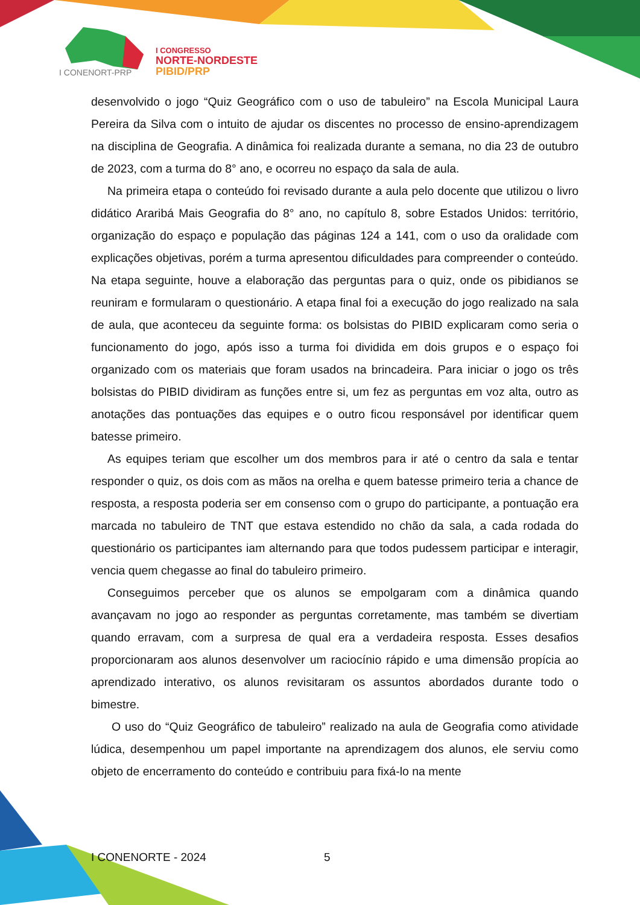I CONGRESSO
NORTE-NORDESTE
PIBID/PRP
I CONENORT-PRP
desenvolvido o jogo “Quiz Geográfico com o uso de tabuleiro” na Escola Municipal Laura Pereira da Silva com o intuito de ajudar os discentes no processo de ensino-aprendizagem na disciplina de Geografia. A dinâmica foi realizada durante a semana, no dia 23 de outubro de 2023, com a turma do 8° ano, e ocorreu no espaço da sala de aula.
Na primeira etapa o conteúdo foi revisado durante a aula pelo docente que utilizou o livro didático Araribá Mais Geografia do 8° ano, no capítulo 8, sobre Estados Unidos: território, organização do espaço e população das páginas 124 a 141, com o uso da oralidade com explicações objetivas, porém a turma apresentou dificuldades para compreender o conteúdo. Na etapa seguinte, houve a elaboração das perguntas para o quiz, onde os pibidianos se reuniram e formularam o questionário. A etapa final foi a execução do jogo realizado na sala de aula, que aconteceu da seguinte forma: os bolsistas do PIBID explicaram como seria o funcionamento do jogo, após isso a turma foi dividida em dois grupos e o espaço foi organizado com os materiais que foram usados na brincadeira. Para iniciar o jogo os três bolsistas do PIBID dividiram as funções entre si, um fez as perguntas em voz alta, outro as anotações das pontuações das equipes e o outro ficou responsável por identificar quem batesse primeiro.
As equipes teriam que escolher um dos membros para ir até o centro da sala e tentar responder o quiz, os dois com as mãos na orelha e quem batesse primeiro teria a chance de resposta, a resposta poderia ser em consenso com o grupo do participante, a pontuação era marcada no tabuleiro de TNT que estava estendido no chão da sala, a cada rodada do questionário os participantes iam alternando para que todos pudessem participar e interagir, vencia quem chegasse ao final do tabuleiro primeiro.
Conseguimos perceber que os alunos se empolgaram com a dinâmica quando avançavam no jogo ao responder as perguntas corretamente, mas também se divertiam quando erravam, com a surpresa de qual era a verdadeira resposta. Esses desafios proporcionaram aos alunos desenvolver um raciocínio rápido e uma dimensão propícia ao aprendizado interativo, os alunos revisitaram os assuntos abordados durante todo o bimestre.
O uso do “Quiz Geográfico de tabuleiro” realizado na aula de Geografia como atividade lúdica, desempenhou um papel importante na aprendizagem dos alunos, ele serviu como objeto de encerramento do conteúdo e contribuiu para fixá-lo na mente
I CONENORTE - 2024 5